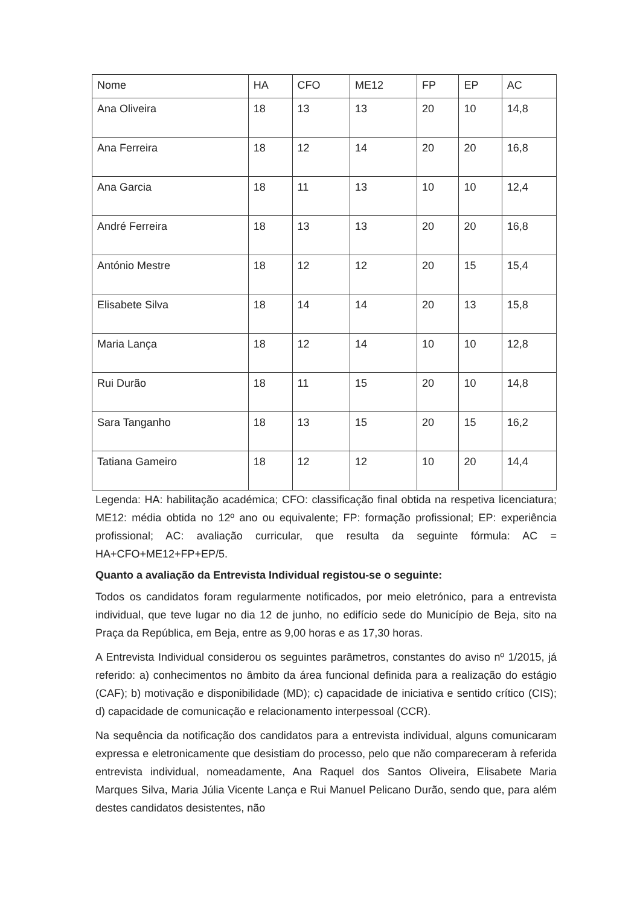| Nome | HA | CFO | ME12 | FP | EP | AC |
| --- | --- | --- | --- | --- | --- | --- |
| Ana Oliveira | 18 | 13 | 13 | 20 | 10 | 14,8 |
| Ana Ferreira | 18 | 12 | 14 | 20 | 20 | 16,8 |
| Ana Garcia | 18 | 11 | 13 | 10 | 10 | 12,4 |
| André Ferreira | 18 | 13 | 13 | 20 | 20 | 16,8 |
| António Mestre | 18 | 12 | 12 | 20 | 15 | 15,4 |
| Elisabete Silva | 18 | 14 | 14 | 20 | 13 | 15,8 |
| Maria Lança | 18 | 12 | 14 | 10 | 10 | 12,8 |
| Rui Durão | 18 | 11 | 15 | 20 | 10 | 14,8 |
| Sara Tanganho | 18 | 13 | 15 | 20 | 15 | 16,2 |
| Tatiana Gameiro | 18 | 12 | 12 | 10 | 20 | 14,4 |
Legenda: HA: habilitação académica; CFO: classificação final obtida na respetiva licenciatura; ME12: média obtida no 12º ano ou equivalente; FP: formação profissional; EP: experiência profissional; AC: avaliação curricular, que resulta da seguinte fórmula: AC = HA+CFO+ME12+FP+EP/5.
Quanto a avaliação da Entrevista Individual registou-se o seguinte:
Todos os candidatos foram regularmente notificados, por meio eletrónico, para a entrevista individual, que teve lugar no dia 12 de junho, no edifício sede do Município de Beja, sito na Praça da República, em Beja, entre as 9,00 horas e as 17,30 horas.
A Entrevista Individual considerou os seguintes parâmetros, constantes do aviso nº 1/2015, já referido: a) conhecimentos no âmbito da área funcional definida para a realização do estágio (CAF); b) motivação e disponibilidade (MD); c) capacidade de iniciativa e sentido crítico (CIS); d) capacidade de comunicação e relacionamento interpessoal (CCR).
Na sequência da notificação dos candidatos para a entrevista individual, alguns comunicaram expressa e eletronicamente que desistiam do processo, pelo que não compareceram à referida entrevista individual, nomeadamente, Ana Raquel dos Santos Oliveira, Elisabete Maria Marques Silva, Maria Júlia Vicente Lança e Rui Manuel Pelicano Durão, sendo que, para além destes candidatos desistentes, não